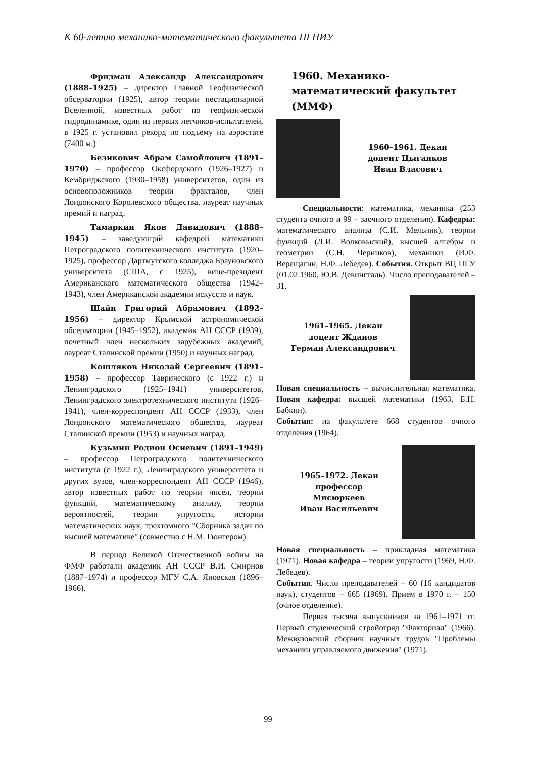К 60-летию механико-математического факультета ПГНИУ
Фридман Александр Александрович (1888–1925) – директор Главной Геофизической обсерватории (1925), автор теории нестационарной Вселенной, известных работ по геофизической гидродинамике, один из первых летчиков-испытателей, в 1925 г. установил рекорд по подъему на аэростате (7400 м.)
Безикович Абрам Самойлович (1891–1970) – профессор Оксфордского (1926–1927) и Кембриджского (1930–1958) университетов, один из основоположников теории фракталов, член Лондонского Королевского общества, лауреат научных премий и наград.
Тамаркин Яков Давидович (1888–1945) – заведующий кафедрой математики Петроградского политехнического института (1920–1925), профессор Дартмутского колледжа Брауновского университета (США, с 1925), вице-президент Американского математического общества (1942–1943), член Американской академии искусств и наук.
Шайн Григорий Абрамович (1892–1956) – директор Крымской астрономической обсерватории (1945–1952), академик АН СССР (1939), почетный член нескольких зарубежных академий, лауреат Сталинской премии (1950) и научных наград.
Кошляков Николай Сергеевич (1891–1958) – профессор Таврического (с 1922 г.) и Ленинградского (1925–1941) университетов, Ленинградского электротехнического института (1926–1941), член-корреспондент АН СССР (1933), член Лондонского математического общества, лауреат Сталинской премии (1953) и научных наград.
Кузьмин Родион Осиевич (1891–1949) – профессор Петроградского политехнического института (с 1922 г.), Ленинградского университета и других вузов, член-корреспондент АН СССР (1946), автор известных работ по теории чисел, теории функций, математическому анализу, теории вероятностей, теории упругости, истории математических наук, трехтомного "Сборника задач по высшей математике" (совместно с Н.М. Гюнтером).
В период Великой Отечественной войны на ФМФ работали академик АН СССР В.И. Смирнов (1887–1974) и профессор МГУ С.А. Яновская (1896–1966).
1960. Механико-математический факультет (ММФ)
1960–1961. Декан
доцент Цыганков
Иван Власович
Специальности: математика, механика (253 студента очного и 99 – заочного отделения). Кафедры: математического анализа (С.И. Мельник), теории функций (Л.И. Волковыский), высшей алгебры и геометрии (С.Н. Черников), механики (И.Ф. Верещагин, Н.Ф. Лебедев). События. Открыт ВЦ ПГУ (01.02.1960, Ю.В. Девингталь). Число преподавателей – 31.
1961–1965. Декан
доцент Жданов
Герман Александрович
Новая специальность – вычислительная математика. Новая кафедра: высшей математики (1963, Б.Н. Бабкин).
События: на факультете 668 студентов очного отделения (1964).
1965–1972. Декан
профессор
Мисюркеев
Иван Васильевич
Новая специальность – прикладная математика (1971). Новая кафедра – теории упругости (1969, Н.Ф. Лебедев).
События. Число преподавателей – 60 (16 кандидатов наук), студентов – 665 (1969). Прием в 1970 г. – 150 (очное отделение).
Первая тысяча выпускников за 1961–1971 гг. Первый студенческий стройотряд "Факториал" (1966). Межвузовский сборник научных трудов "Проблемы механики управляемого движения" (1971).
99